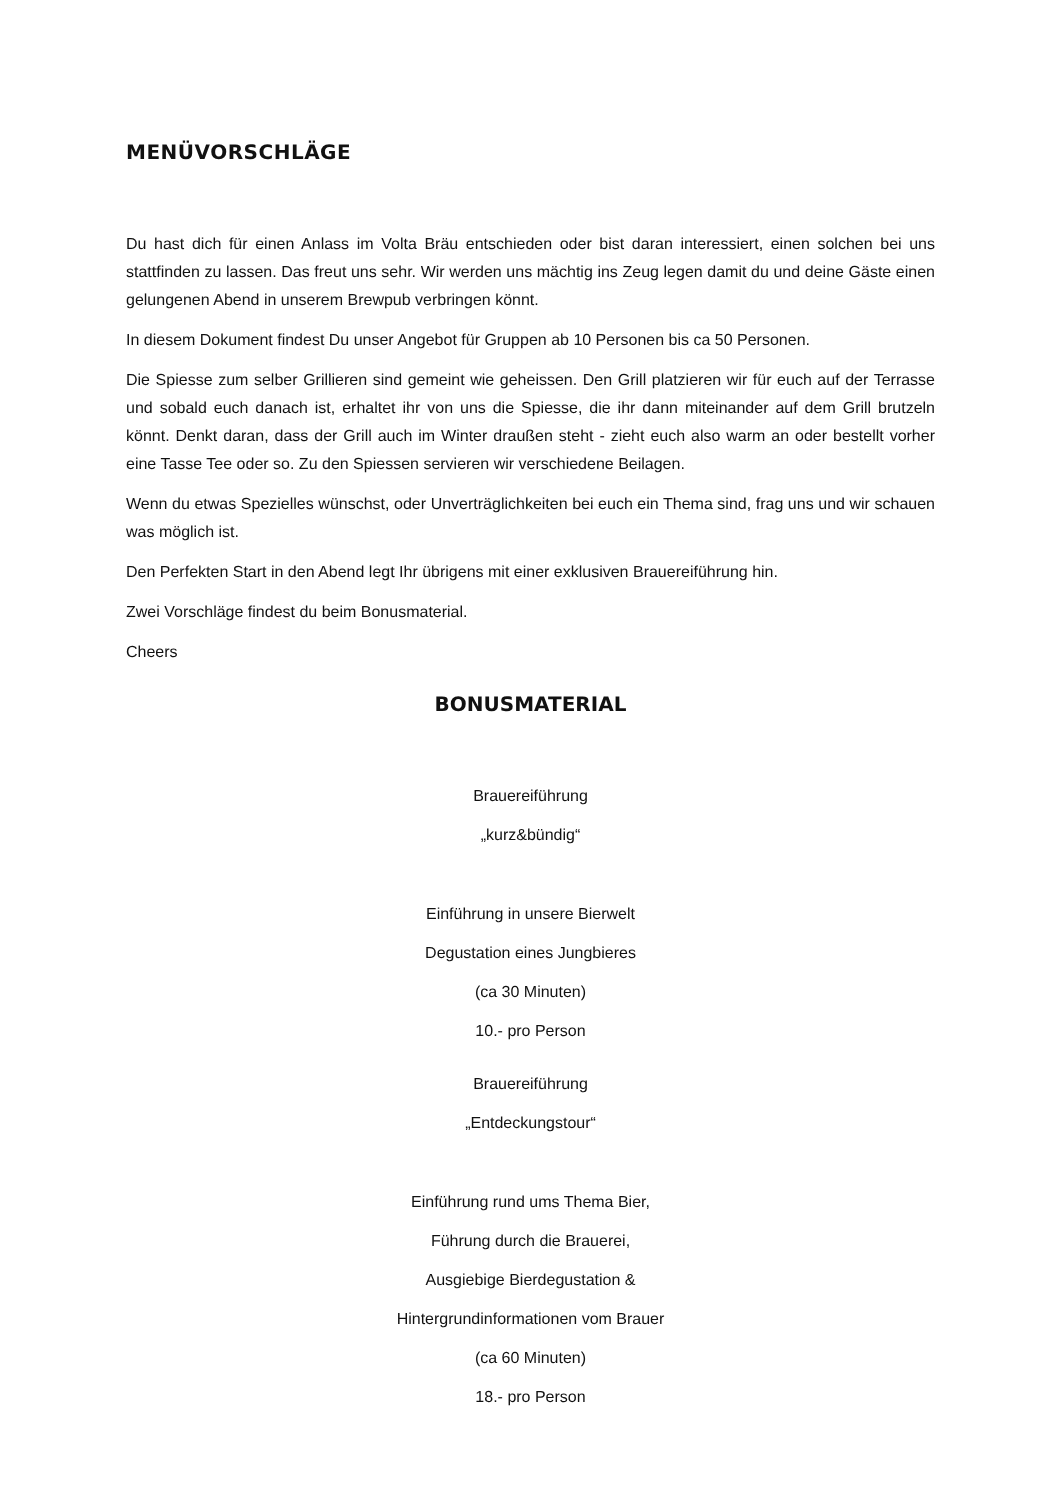MENÜVORSCHLÄGE
Du hast dich für einen Anlass im Volta Bräu entschieden oder bist daran interessiert, einen solchen bei uns stattfinden zu lassen. Das freut uns sehr. Wir werden uns mächtig ins Zeug legen damit du und deine Gäste einen gelungenen Abend in unserem Brewpub verbringen könnt.
In diesem Dokument findest Du unser Angebot für Gruppen ab 10 Personen bis ca 50 Personen.
Die Spiesse zum selber Grillieren sind gemeint wie geheissen. Den Grill platzieren wir für euch auf der Terrasse und sobald euch danach ist, erhaltet ihr von uns die Spiesse, die ihr dann miteinander auf dem Grill brutzeln könnt. Denkt daran, dass der Grill auch im Winter draußen steht - zieht euch also warm an oder bestellt vorher eine Tasse Tee oder so. Zu den Spiessen servieren wir verschiedene Beilagen.
Wenn du etwas Spezielles wünschst, oder Unverträglichkeiten bei euch ein Thema sind, frag uns und wir schauen was möglich ist.
Den Perfekten Start in den Abend legt Ihr übrigens mit einer exklusiven Brauereiführung hin.
Zwei Vorschläge findest du beim Bonusmaterial.
Cheers
BONUSMATERIAL
Brauereiführung
„kurz&bündig“
Einführung in unsere Bierwelt
Degustation eines Jungbieres
(ca 30 Minuten)
10.- pro Person
Brauereiführung
„Entdeckungstour“
Einführung rund ums Thema Bier,
Führung durch die Brauerei,
Ausgiebige Bierdegustation &
Hintergrundinformationen vom Brauer
(ca 60 Minuten)
18.- pro Person